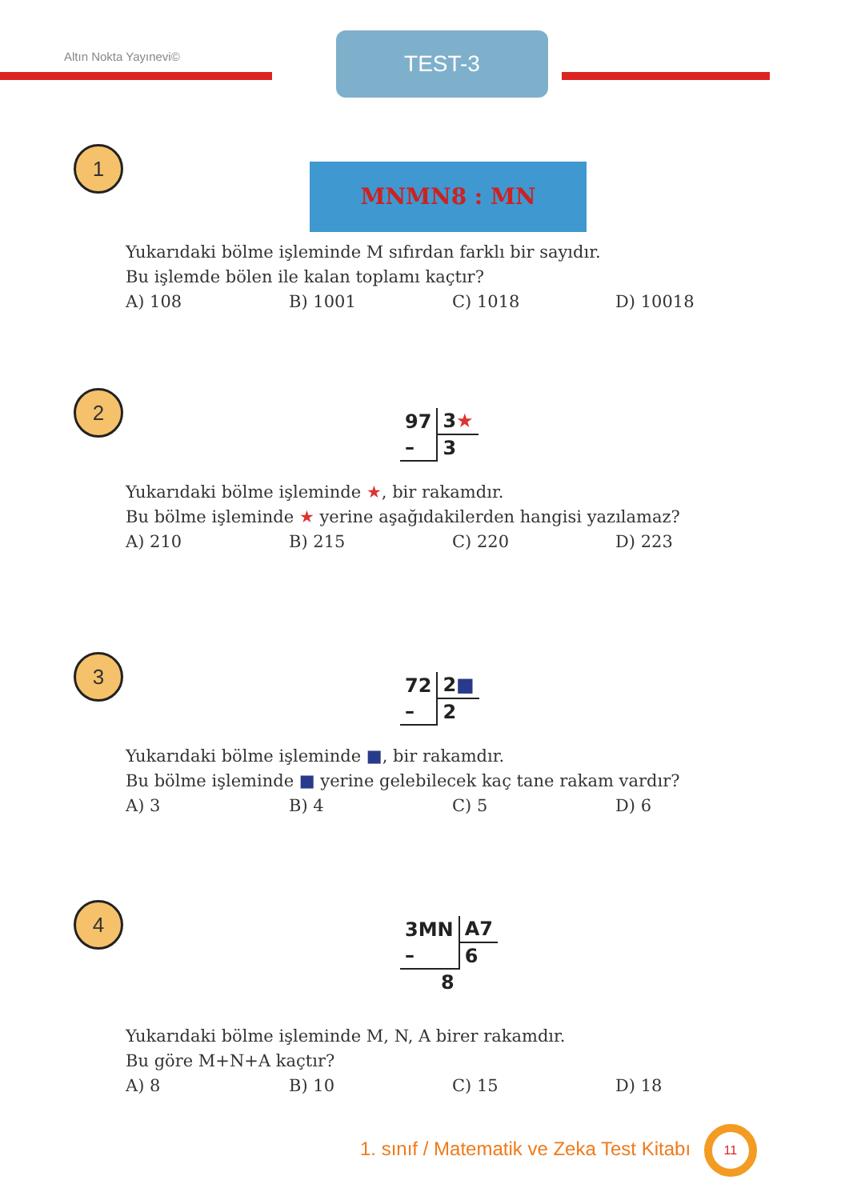Altın Nokta Yayınevi© TEST-3
1
MNMN8 : MN
Yukarıdaki bölme işleminde M sıfırdan farklı bir sayıdır.
Bu işlemde bölen ile kalan toplamı kaçtır?
A) 108 B) 1001 C) 1018 D) 10018
2
| 97 | 3 ★ |
| – | 3 |
Yukarıdaki bölme işleminde ★, bir rakamdır.
Bu bölme işleminde ★ yerine aşağıdakilerden hangisi yazılamaz?
A) 210 B) 215 C) 220 D) 223
3
| 72 | 2 ■ |
| – | 2 |
Yukarıdaki bölme işleminde ■, bir rakamdır.
Bu bölme işleminde ■ yerine gelebilecek kaç tane rakam vardır?
A) 3 B) 4 C) 5 D) 6
4
| 3MN | A7 |
| – | 6 |
| 8 | |
Yukarıdaki bölme işleminde M, N, A birer rakamdır.
Bu göre M+N+A kaçtır?
A) 8 B) 10 C) 15 D) 18
1. sınıf / Matematik ve Zeka Test Kitabı 11